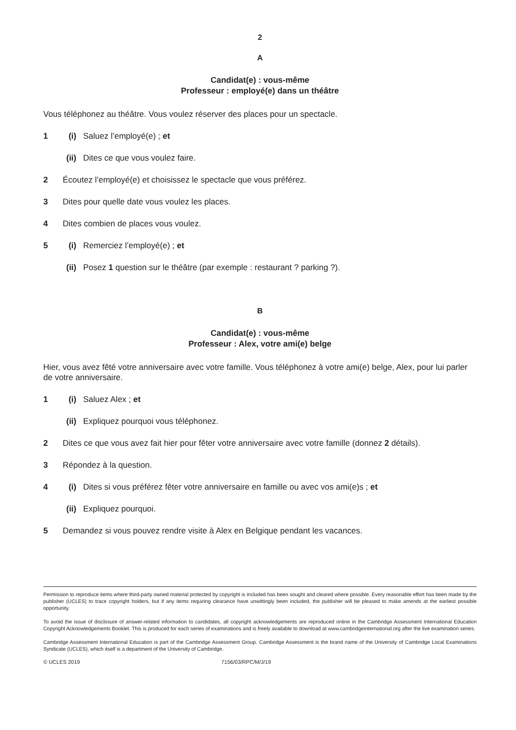2
A
Candidat(e) : vous-même
Professeur : employé(e) dans un théâtre
Vous téléphonez au théâtre. Vous voulez réserver des places pour un spectacle.
1 (i) Saluez l’employé(e) ; et
(ii) Dites ce que vous voulez faire.
2 Écoutez l’employé(e) et choisissez le spectacle que vous préférez.
3 Dites pour quelle date vous voulez les places.
4 Dites combien de places vous voulez.
5 (i) Remerciez l’employé(e) ; et
(ii) Posez 1 question sur le théâtre (par exemple : restaurant ? parking ?).
B
Candidat(e) : vous-même
Professeur : Alex, votre ami(e) belge
Hier, vous avez fêté votre anniversaire avec votre famille. Vous téléphonez à votre ami(e) belge, Alex, pour lui parler de votre anniversaire.
1 (i) Saluez Alex ; et
(ii) Expliquez pourquoi vous téléphonez.
2 Dites ce que vous avez fait hier pour fêter votre anniversaire avec votre famille (donnez 2 détails).
3 Répondez à la question.
4 (i) Dites si vous préférez fêter votre anniversaire en famille ou avec vos ami(e)s ; et
(ii) Expliquez pourquoi.
5 Demandez si vous pouvez rendre visite à Alex en Belgique pendant les vacances.
Permission to reproduce items where third-party owned material protected by copyright is included has been sought and cleared where possible. Every reasonable effort has been made by the publisher (UCLES) to trace copyright holders, but if any items requiring clearance have unwittingly been included, the publisher will be pleased to make amends at the earliest possible opportunity.
To avoid the issue of disclosure of answer-related information to candidates, all copyright acknowledgements are reproduced online in the Cambridge Assessment International Education Copyright Acknowledgements Booklet. This is produced for each series of examinations and is freely available to download at www.cambridgeinternational.org after the live examination series.
Cambridge Assessment International Education is part of the Cambridge Assessment Group. Cambridge Assessment is the brand name of the University of Cambridge Local Examinations Syndicate (UCLES), which itself is a department of the University of Cambridge.
© UCLES 2019 7156/03/RPC/M/J/19